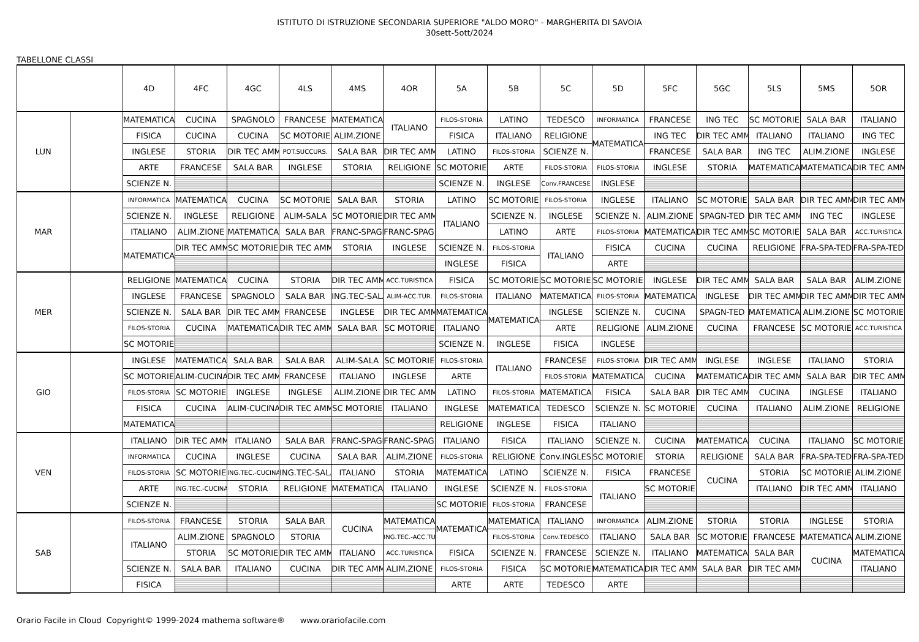ISTITUTO DI ISTRUZIONE SECONDARIA SUPERIORE "ALDO MORO" - MARGHERITA DI SAVOIA
30sett-5ott/2024
TABELLONE CLASSI
| | | 4D | 4FC | 4GC | 4LS | 4MS | 4OR | 5A | 5B | 5C | 5D | 5FC | 5GC | 5LS | 5MS | 5OR |
| --- | --- | --- | --- | --- | --- | --- | --- | --- | --- | --- | --- | --- | --- | --- | --- | --- |
| LUN | | MATEMATICA | CUCINA | SPAGNOLO | FRANCESE | MATEMATICA | ITALIANO | FILOS-STORIA | LATINO | TEDESCO | INFORMATICA | FRANCESE | ING TEC | SC MOTORIE | SALA BAR | ITALIANO |
| | | FISICA | CUCINA | CUCINA | SC MOTORIE | ALIM.ZIONE | | FISICA | ITALIANO | RELIGIONE | MATEMATICA | ING TEC | DIR TEC AMM | ITALIANO | ITALIANO | ING TEC |
| | | INGLESE | STORIA | DIR TEC AMM | POT.SUCCURS. | SALA BAR | DIR TEC AMM | LATINO | FILOS-STORIA | SCIENZE N. | | FRANCESE | SALA BAR | ING TEC | ALIM.ZIONE | INGLESE |
| | | ARTE | FRANCESE | SALA BAR | INGLESE | STORIA | RELIGIONE | SC MOTORIE | ARTE | FILOS-STORIA | FILOS-STORIA | INGLESE | STORIA | MATEMATICA | MATEMATICA | DIR TEC AMM |
| | | SCIENZE N. | | | | | | SCIENZE N. | INGLESE | Conv.FRANCESE | INGLESE | | | | | |
| MAR | | INFORMATICA | MATEMATICA | CUCINA | SC MOTORIE | SALA BAR | STORIA | LATINO | SC MOTORIE | FILOS-STORIA | INGLESE | ITALIANO | SC MOTORIE | SALA BAR | DIR TEC AMM | DIR TEC AMM |
| | | SCIENZE N. | INGLESE | RELIGIONE | ALIM-SALA | SC MOTORIE | DIR TEC AMM | ITALIANO | SCIENZE N. | INGLESE | SCIENZE N. | ALIM.ZIONE | SPAGN-TED | DIR TEC AMM | ING TEC | INGLESE |
| | | ITALIANO | ALIM.ZIONE | MATEMATICA | SALA BAR | FRANC-SPAGN | FRANC-SPAGN | | LATINO | ARTE | FILOS-STORIA | MATEMATICA | DIR TEC AMM | SC MOTORIE | SALA BAR | ACC.TURISTICA |
| | | MATEMATICA | DIR TEC AMM | SC MOTORIE | DIR TEC AMM | STORIA | INGLESE | SCIENZE N. | FILOS-STORIA | ITALIANO | FISICA | CUCINA | CUCINA | RELIGIONE | FRA-SPA-TED | FRA-SPA-TED |
| | | | | | | | | INGLESE | FISICA | | ARTE | | | | | |
| MER | | RELIGIONE | MATEMATICA | CUCINA | STORIA | DIR TEC AMM | ACC.TURISTICA | FISICA | SC MOTORIE | SC MOTORIE | SC MOTORIE | INGLESE | DIR TEC AMM | SALA BAR | SALA BAR | ALIM.ZIONE |
| | | INGLESE | FRANCESE | SPAGNOLO | SALA BAR | ING.TEC-SALA | ALIM-ACC.TUR. | FILOS-STORIA | ITALIANO | MATEMATICA | FILOS-STORIA | MATEMATICA | INGLESE | DIR TEC AMM | DIR TEC AMM | DIR TEC AMM |
| | | SCIENZE N. | SALA BAR | DIR TEC AMM | FRANCESE | INGLESE | DIR TEC AMM | MATEMATICA | MATEMATICA | INGLESE | SCIENZE N. | CUCINA | SPAGN-TED | MATEMATICA | ALIM.ZIONE | SC MOTORIE |
| | | FILOS-STORIA | CUCINA | MATEMATICA | DIR TEC AMM | SALA BAR | SC MOTORIE | ITALIANO | | ARTE | RELIGIONE | ALIM.ZIONE | CUCINA | FRANCESE | SC MOTORIE | ACC.TURISTICA |
| | | SC MOTORIE | | | | | | SCIENZE N. | INGLESE | FISICA | INGLESE | | | | | |
| GIO | | INGLESE | MATEMATICA | SALA BAR | SALA BAR | ALIM-SALA | SC MOTORIE | FILOS-STORIA | ITALIANO | FRANCESE | FILOS-STORIA | DIR TEC AMM | INGLESE | INGLESE | ITALIANO | STORIA |
| | | SC MOTORIE | ALIM-CUCINA | DIR TEC AMM | FRANCESE | ITALIANO | INGLESE | ARTE | | FILOS-STORIA | MATEMATICA | CUCINA | MATEMATICA | DIR TEC AMM | SALA BAR | DIR TEC AMM |
| | | FILOS-STORIA | SC MOTORIE | INGLESE | INGLESE | ALIM.ZIONE | DIR TEC AMM | LATINO | FILOS-STORIA | MATEMATICA | FISICA | SALA BAR | DIR TEC AMM | CUCINA | INGLESE | ITALIANO |
| | | FISICA | CUCINA | ALIM-CUCINA | DIR TEC AMM | SC MOTORIE | ITALIANO | INGLESE | MATEMATICA | TEDESCO | SCIENZE N. | SC MOTORIE | CUCINA | ITALIANO | ALIM.ZIONE | RELIGIONE |
| | | MATEMATICA | | | | | | RELIGIONE | INGLESE | FISICA | ITALIANO | | | | | |
| VEN | | ITALIANO | DIR TEC AMM | ITALIANO | SALA BAR | FRANC-SPAGN | FRANC-SPAGN | ITALIANO | FISICA | ITALIANO | SCIENZE N. | CUCINA | MATEMATICA | CUCINA | ITALIANO | SC MOTORIE |
| | | INFORMATICA | CUCINA | INGLESE | CUCINA | SALA BAR | ALIM.ZIONE | FILOS-STORIA | RELIGIONE | Conv.INGLESE | SC MOTORIE | STORIA | RELIGIONE | SALA BAR | FRA-SPA-TED | FRA-SPA-TED |
| | | FILOS-STORIA | SC MOTORIE | ING.TEC.-CUCINA | ING.TEC-SALA | ITALIANO | STORIA | MATEMATICA | LATINO | SCIENZE N. | FISICA | FRANCESE | CUCINA | STORIA | SC MOTORIE | ALIM.ZIONE |
| | | ARTE | ING.TEC.-CUCINA | STORIA | RELIGIONE | MATEMATICA | ITALIANO | INGLESE | SCIENZE N. | FILOS-STORIA | ITALIANO | SC MOTORIE | | ITALIANO | DIR TEC AMM | ITALIANO |
| | | SCIENZE N. | | | | | | SC MOTORIE | FILOS-STORIA | FRANCESE | | | | | | |
| SAB | | FILOS-STORIA | FRANCESE | STORIA | SALA BAR | CUCINA | MATEMATICA | MATEMATICA | MATEMATICA | ITALIANO | INFORMATICA | ALIM.ZIONE | STORIA | STORIA | INGLESE | STORIA |
| | | ITALIANO | ALIM.ZIONE | SPAGNOLO | STORIA | | ING.TEC.-ACC.TUR. | | FILOS-STORIA | Conv.TEDESCO | ITALIANO | SALA BAR | SC MOTORIE | FRANCESE | MATEMATICA | ALIM.ZIONE |
| | | | STORIA | SC MOTORIE | DIR TEC AMM | ITALIANO | ACC.TURISTICA | FISICA | SCIENZE N. | FRANCESE | SCIENZE N. | ITALIANO | MATEMATICA | SALA BAR | CUCINA | MATEMATICA |
| | | SCIENZE N. | SALA BAR | ITALIANO | CUCINA | DIR TEC AMM | ALIM.ZIONE | FILOS-STORIA | FISICA | SC MOTORIE | MATEMATICA | DIR TEC AMM | SALA BAR | DIR TEC AMM | | ITALIANO |
| | | FISICA | | | | | | ARTE | ARTE | TEDESCO | ARTE | | | | | |
Orario Facile in Cloud Copyright© 1999-2024 mathema software® www.orariofacile.com